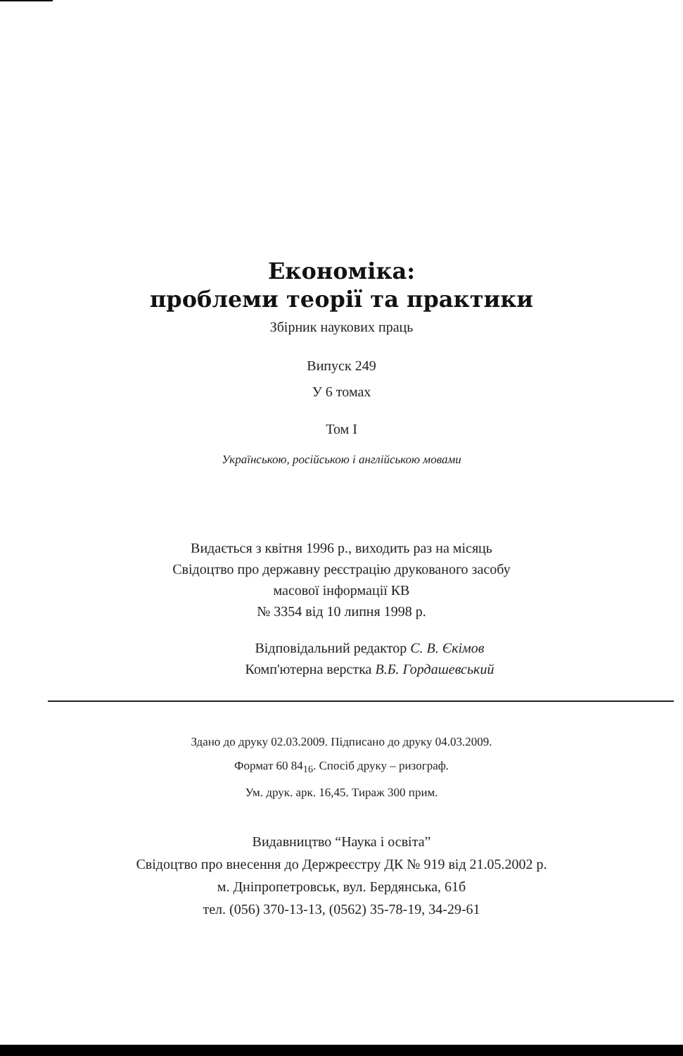Економіка:
проблеми теорії та практики
Збірник наукових праць
Випуск 249
У 6 томах
Том I
Українською, російською і англійською мовами
Видається з квітня 1996 р., виходить раз на місяць
Свідоцтво про державну реєстрацію друкованого засобу
масової інформації КВ
№ 3354 від 10 липня 1998 р.
Відповідальний редактор С. В. Єкімов
Комп'ютерна верстка В.Б. Гордашевський
Здано до друку 02.03.2009. Підписано до друку 04.03.2009.
Формат 60 84<sub>16</sub>. Спосіб друку – ризограф.
Ум. друк. арк. 16,45. Тираж 300 прим.
Видавництво “Наука і освіта”
Свідоцтво про внесення до Держреєстру ДК № 919 від 21.05.2002 р.
м. Дніпропетровськ, вул. Бердянська, 61б
тел. (056) 370-13-13, (0562) 35-78-19, 34-29-61